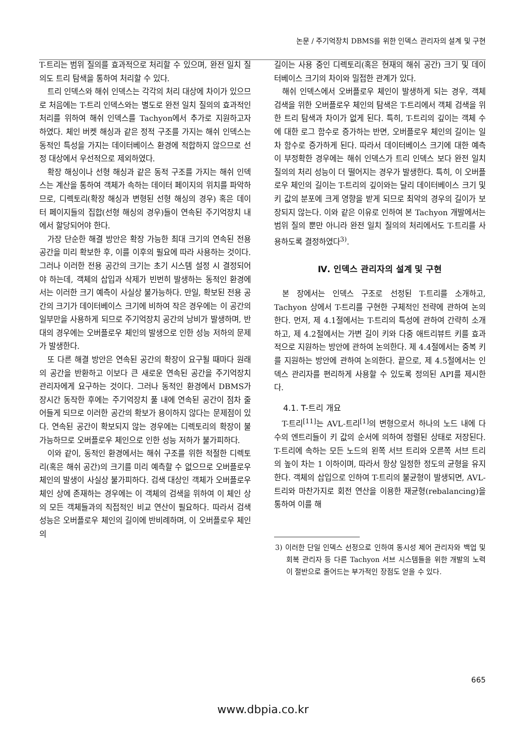논문 / 주기억장치 DBMS를 위한 인덱스 관리자의 설계 및 구현
T-트리는 범위 질의를 효과적으로 처리할 수 있으며, 완전 일치 질의도 트리 탐색을 통하여 처리할 수 있다.
트리 인덱스와 해쉬 인덱스는 각각의 처리 대상에 차이가 있으므로 처음에는 T-트리 인덱스와는 별도로 완전 일치 질의의 효과적인 처리를 위하여 해쉬 인덱스를 Tachyon에서 추가로 지원하고자 하였다. 체인 버켓 해싱과 같은 정적 구조를 가지는 해쉬 인덱스는 동적인 특성을 가지는 데이터베이스 환경에 적합하지 않으므로 선정 대상에서 우선적으로 제외하였다.
확장 해싱이나 선형 해싱과 같은 동적 구조를 가지는 해쉬 인덱스는 계산을 통하여 객체가 속하는 데이터 페이지의 위치를 파악하므로, 디렉토리(확장 해싱과 변형된 선형 해싱의 경우) 혹은 데이터 페이지들의 집합(선형 해싱의 경우)들이 연속된 주기억장치 내에서 할당되어야 한다.
가장 단순한 해결 방안은 확장 가능한 최대 크기의 연속된 전용 공간을 미리 확보한 후, 이를 이후의 필요에 따라 사용하는 것이다. 그러나 이러한 전용 공간의 크기는 초기 시스템 설정 시 결정되어야 하는데, 객체의 삽입과 삭제가 빈번히 발생하는 동적인 환경에서는 이러한 크기 예측이 사실상 불가능하다. 만일, 확보된 전용 공간의 크기가 데이터베이스 크기에 비하여 작은 경우에는 이 공간의 일부만을 사용하게 되므로 주기억장치 공간의 낭비가 발생하며, 반대의 경우에는 오버플로우 체인의 발생으로 인한 성능 저하의 문제가 발생한다.
또 다른 해결 방안은 연속된 공간의 확장이 요구될 때마다 원래의 공간을 반환하고 이보다 큰 새로운 연속된 공간을 주기억장치 관리자에게 요구하는 것이다. 그러나 동적인 환경에서 DBMS가 장시간 동작한 후에는 주기억장치 풀 내에 연속된 공간이 점차 줄어들게 되므로 이러한 공간의 확보가 용이하지 않다는 문제점이 있다. 연속된 공간이 확보되지 않는 경우에는 디렉토리의 확장이 불가능하므로 오버플로우 체인으로 인한 성능 저하가 불가피하다.
이와 같이, 동적인 환경에서는 해쉬 구조를 위한 적절한 디렉토리(혹은 해쉬 공간)의 크기를 미리 예측할 수 없으므로 오버플로우 체인의 발생이 사실상 불가피하다. 검색 대상인 객체가 오버플로우 체인 상에 존재하는 경우에는 이 객체의 검색을 위하여 이 체인 상의 모든 객체들과의 직접적인 비교 연산이 필요하다. 따라서 검색 성능은 오버플로우 체인의 길이에 반비례하며, 이 오버플로우 체인의
길이는 사용 중인 디렉토리(혹은 현재의 해쉬 공간) 크기 및 데이터베이스 크기의 차이와 밀접한 관계가 있다.
해쉬 인덱스에서 오버플로우 체인이 발생하게 되는 경우, 객체 검색을 위한 오버플로우 체인의 탐색은 T-트리에서 객체 검색을 위한 트리 탐색과 차이가 없게 된다. 특히, T-트리의 깊이는 객체 수에 대한 로그 함수로 증가하는 반면, 오버플로우 체인의 길이는 일차 함수로 증가하게 된다. 따라서 데이터베이스 크기에 대한 예측이 부정확한 경우에는 해쉬 인덱스가 트리 인덱스 보다 완전 일치 질의의 처리 성능이 더 떨어지는 경우가 발생한다. 특히, 이 오버플로우 체인의 길이는 T-트리의 깊이와는 달리 데이터베이스 크기 및 키 값의 분포에 크게 영향을 받게 되므로 최악의 경우의 길이가 보장되지 않는다. 이와 같은 이유로 인하여 본 Tachyon 개발에서는 범위 질의 뿐만 아니라 완전 일치 질의의 처리에서도 T-트리를 사용하도록 결정하였다<sup>3)</sup>.
Ⅳ. 인덱스 관리자의 설계 및 구현
본 장에서는 인덱스 구조로 선정된 T-트리를 소개하고, Tachyon 상에서 T-트리를 구현한 구체적인 전략에 관하여 논의한다. 먼저, 제 4.1절에서는 T-트리의 특성에 관하여 간략히 소개하고, 제 4.2절에서는 가변 길이 키와 다중 애트리뷰트 키를 효과적으로 지원하는 방안에 관하여 논의한다. 제 4.4절에서는 중복 키를 지원하는 방안에 관하여 논의한다. 끝으로, 제 4.5절에서는 인덱스 관리자를 편리하게 사용할 수 있도록 정의된 API를 제시한다.
4.1. T-트리 개요
T-트리<sup>[11]</sup>는 AVL-트리<sup>[1]</sup>의 변형으로서 하나의 노드 내에 다수의 엔트리들이 키 값의 순서에 의하여 정렬된 상태로 저장된다. T-트리에 속하는 모든 노드의 왼쪽 서브 트리와 오른쪽 서브 트리의 높이 차는 1 이하이며, 따라서 항상 일정한 정도의 균형을 유지한다. 객체의 삽입으로 인하여 T-트리의 불균형이 발생되면, AVL-트리와 마찬가지로 회전 연산을 이용한 재균형(rebalancing)을 통하여 이를 해
3) 이러한 단일 인덱스 선정으로 인하여 동시성 제어 관리자와 백업 및 회복 관리자 등 다른 Tachyon 서브 시스템들을 위한 개발의 노력이 절반으로 줄어드는 부가적인 장점도 얻을 수 있다.
665
www.dbpia.co.kr